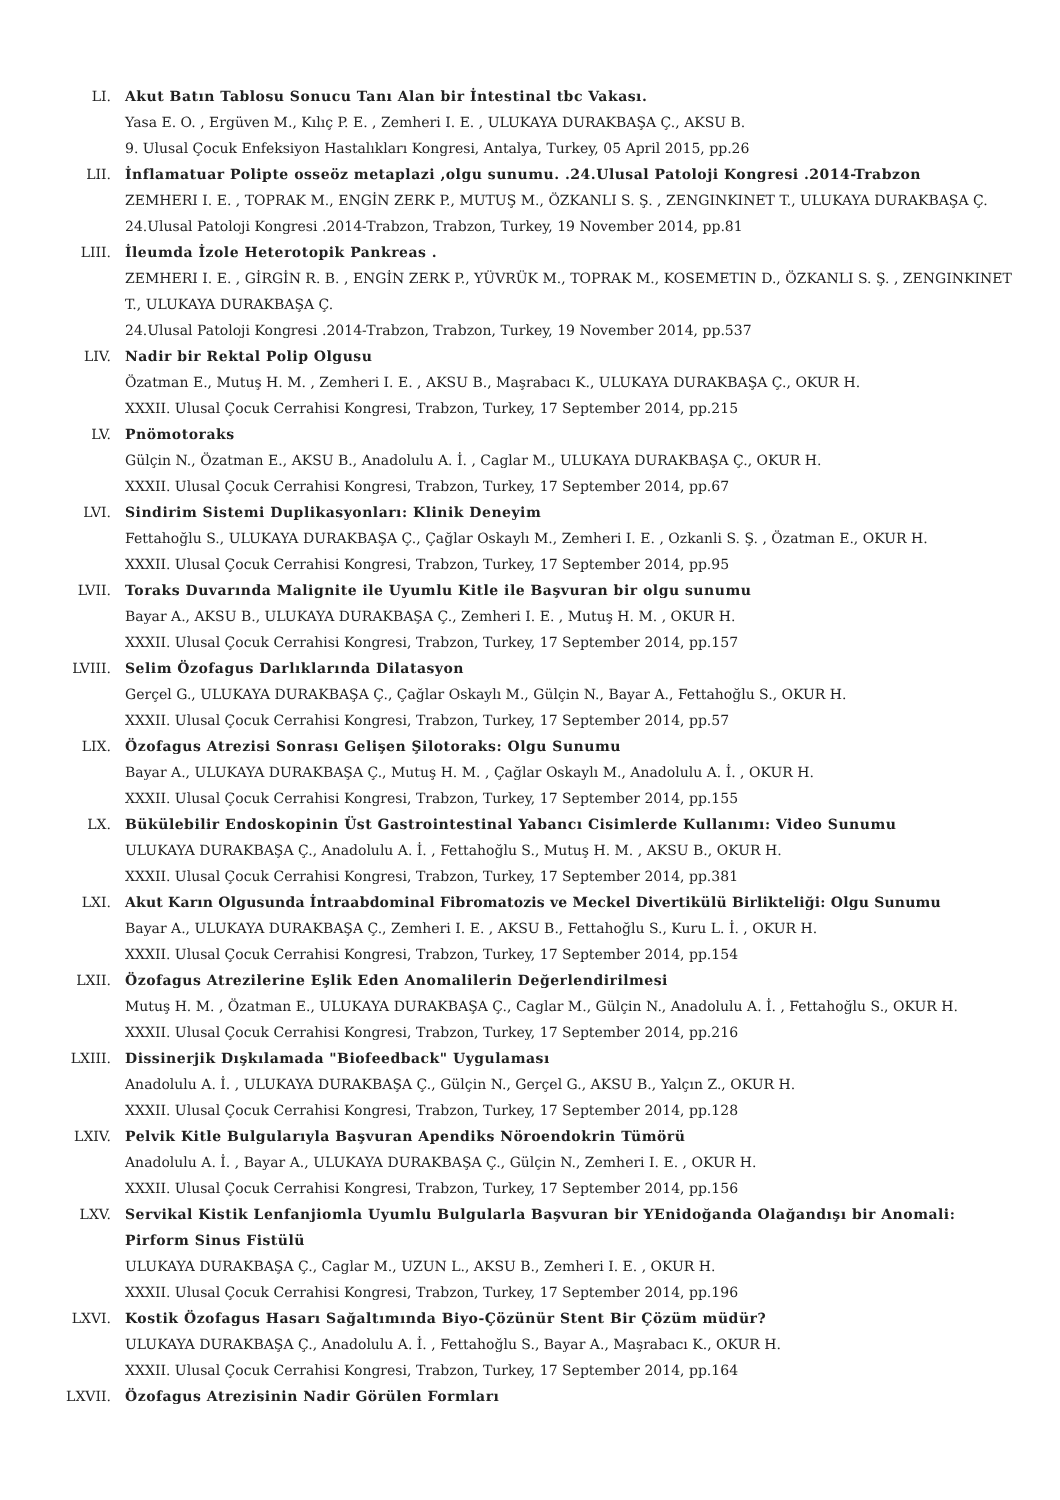LI. Akut Batın Tablosu Sonucu Tanı Alan bir İntestinal tbc Vakası.
Yasa E. O. , Ergüven M., Kılıç P. E. , Zemheri I. E. , ULUKAYA DURAKBAŞA Ç., AKSU B.
9. Ulusal Çocuk Enfeksiyon Hastalıkları Kongresi, Antalya, Turkey, 05 April 2015, pp.26
LII. İnflamatuar Polipte osseöz metaplazi ,olgu sunumu. .24.Ulusal Patoloji Kongresi .2014-Trabzon
ZEMHERI I. E. , TOPRAK M., ENGİN ZERK P., MUTUŞ M., ÖZKANLI S. Ş. , ZENGINKINET T., ULUKAYA DURAKBAŞA Ç.
24.Ulusal Patoloji Kongresi .2014-Trabzon, Trabzon, Turkey, 19 November 2014, pp.81
LIII. İleumda İzole Heterotopik Pankreas .
ZEMHERI I. E. , GİRGİN R. B. , ENGİN ZERK P., YÜVRÜK M., TOPRAK M., KOSEMETIN D., ÖZKANLI S. Ş. , ZENGINKINET T., ULUKAYA DURAKBAŞA Ç.
24.Ulusal Patoloji Kongresi .2014-Trabzon, Trabzon, Turkey, 19 November 2014, pp.537
LIV. Nadir bir Rektal Polip Olgusu
Özatman E., Mutuş H. M. , Zemheri I. E. , AKSU B., Maşrabacı K., ULUKAYA DURAKBAŞA Ç., OKUR H.
XXXII. Ulusal Çocuk Cerrahisi Kongresi, Trabzon, Turkey, 17 September 2014, pp.215
LV. Pnömotoraks
Gülçin N., Özatman E., AKSU B., Anadolulu A. İ. , Caglar M., ULUKAYA DURAKBAŞA Ç., OKUR H.
XXXII. Ulusal Çocuk Cerrahisi Kongresi, Trabzon, Turkey, 17 September 2014, pp.67
LVI. Sindirim Sistemi Duplikasyonları: Klinik Deneyim
Fettahoğlu S., ULUKAYA DURAKBAŞA Ç., Çağlar Oskaylı M., Zemheri I. E. , Ozkanli S. Ş. , Özatman E., OKUR H.
XXXII. Ulusal Çocuk Cerrahisi Kongresi, Trabzon, Turkey, 17 September 2014, pp.95
LVII. Toraks Duvarında Malignite ile Uyumlu Kitle ile Başvuran bir olgu sunumu
Bayar A., AKSU B., ULUKAYA DURAKBAŞA Ç., Zemheri I. E. , Mutuş H. M. , OKUR H.
XXXII. Ulusal Çocuk Cerrahisi Kongresi, Trabzon, Turkey, 17 September 2014, pp.157
LVIII. Selim Özofagus Darlıklarında Dilatasyon
Gerçel G., ULUKAYA DURAKBAŞA Ç., Çağlar Oskaylı M., Gülçin N., Bayar A., Fettahoğlu S., OKUR H.
XXXII. Ulusal Çocuk Cerrahisi Kongresi, Trabzon, Turkey, 17 September 2014, pp.57
LIX. Özofagus Atrezisi Sonrası Gelişen Şilotoraks: Olgu Sunumu
Bayar A., ULUKAYA DURAKBAŞA Ç., Mutuş H. M. , Çağlar Oskaylı M., Anadolulu A. İ. , OKUR H.
XXXII. Ulusal Çocuk Cerrahisi Kongresi, Trabzon, Turkey, 17 September 2014, pp.155
LX. Bükülebilir Endoskopinin Üst Gastrointestinal Yabancı Cisimlerde Kullanımı: Video Sunumu
ULUKAYA DURAKBAŞA Ç., Anadolulu A. İ. , Fettahoğlu S., Mutuş H. M. , AKSU B., OKUR H.
XXXII. Ulusal Çocuk Cerrahisi Kongresi, Trabzon, Turkey, 17 September 2014, pp.381
LXI. Akut Karın Olgusunda İntraabdominal Fibromatozis ve Meckel Divertikülü Birlikteliği: Olgu Sunumu
Bayar A., ULUKAYA DURAKBAŞA Ç., Zemheri I. E. , AKSU B., Fettahoğlu S., Kuru L. İ. , OKUR H.
XXXII. Ulusal Çocuk Cerrahisi Kongresi, Trabzon, Turkey, 17 September 2014, pp.154
LXII. Özofagus Atrezilerine Eşlik Eden Anomalilerin Değerlendirilmesi
Mutuş H. M. , Özatman E., ULUKAYA DURAKBAŞA Ç., Caglar M., Gülçin N., Anadolulu A. İ. , Fettahoğlu S., OKUR H.
XXXII. Ulusal Çocuk Cerrahisi Kongresi, Trabzon, Turkey, 17 September 2014, pp.216
LXIII. Dissinerjik Dışkılamada "Biofeedback" Uygulaması
Anadolulu A. İ. , ULUKAYA DURAKBAŞA Ç., Gülçin N., Gerçel G., AKSU B., Yalçın Z., OKUR H.
XXXII. Ulusal Çocuk Cerrahisi Kongresi, Trabzon, Turkey, 17 September 2014, pp.128
LXIV. Pelvik Kitle Bulgularıyla Başvuran Apendiks Nöroendokrin Tümörü
Anadolulu A. İ. , Bayar A., ULUKAYA DURAKBAŞA Ç., Gülçin N., Zemheri I. E. , OKUR H.
XXXII. Ulusal Çocuk Cerrahisi Kongresi, Trabzon, Turkey, 17 September 2014, pp.156
LXV. Servikal Kistik Lenfanjiomla Uyumlu Bulgularla Başvuran bir YEnidoğanda Olağandışı bir Anomali: Pirform Sinus Fistülü
ULUKAYA DURAKBAŞA Ç., Caglar M., UZUN L., AKSU B., Zemheri I. E. , OKUR H.
XXXII. Ulusal Çocuk Cerrahisi Kongresi, Trabzon, Turkey, 17 September 2014, pp.196
LXVI. Kostik Özofagus Hasarı Sağaltımında Biyo-Çözünür Stent Bir Çözüm müdür?
ULUKAYA DURAKBAŞA Ç., Anadolulu A. İ. , Fettahoğlu S., Bayar A., Maşrabacı K., OKUR H.
XXXII. Ulusal Çocuk Cerrahisi Kongresi, Trabzon, Turkey, 17 September 2014, pp.164
LXVII. Özofagus Atrezisinin Nadir Görülen Formları